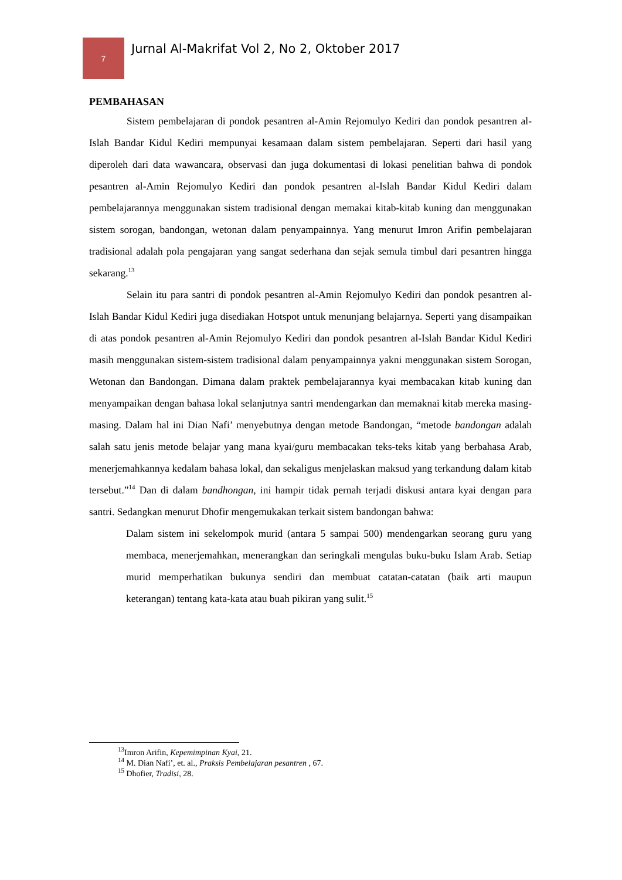7
Jurnal Al-Makrifat Vol 2, No 2, Oktober 2017
PEMBAHASAN
Sistem pembelajaran di pondok pesantren al-Amin Rejomulyo Kediri dan pondok pesantren al-Islah Bandar Kidul Kediri mempunyai kesamaan dalam sistem pembelajaran. Seperti dari hasil yang diperoleh dari data wawancara, observasi dan juga dokumentasi di lokasi penelitian bahwa di pondok pesantren al-Amin Rejomulyo Kediri dan pondok pesantren al-Islah Bandar Kidul Kediri dalam pembelajarannya menggunakan sistem tradisional dengan memakai kitab-kitab kuning dan menggunakan sistem sorogan, bandongan, wetonan dalam penyampainnya. Yang menurut Imron Arifin pembelajaran tradisional adalah pola pengajaran yang sangat sederhana dan sejak semula timbul dari pesantren hingga sekarang.<sup>13</sup>
Selain itu para santri di pondok pesantren al-Amin Rejomulyo Kediri dan pondok pesantren al-Islah Bandar Kidul Kediri juga disediakan Hotspot untuk menunjang belajarnya. Seperti yang disampaikan di atas pondok pesantren al-Amin Rejomulyo Kediri dan pondok pesantren al-Islah Bandar Kidul Kediri masih menggunakan sistem-sistem tradisional dalam penyampainnya yakni menggunakan sistem Sorogan, Wetonan dan Bandongan. Dimana dalam praktek pembelajarannya kyai membacakan kitab kuning dan menyampaikan dengan bahasa lokal selanjutnya santri mendengarkan dan memaknai kitab mereka masing-masing. Dalam hal ini Dian Nafi’ menyebutnya dengan metode Bandongan, “metode bandongan adalah salah satu jenis metode belajar yang mana kyai/guru membacakan teks-teks kitab yang berbahasa Arab, menerjemahkannya kedalam bahasa lokal, dan sekaligus menjelaskan maksud yang terkandung dalam kitab tersebut.”<sup>14</sup> Dan di dalam bandhongan, ini hampir tidak pernah terjadi diskusi antara kyai dengan para santri. Sedangkan menurut Dhofir mengemukakan terkait sistem bandongan bahwa:
Dalam sistem ini sekelompok murid (antara 5 sampai 500) mendengarkan seorang guru yang membaca, menerjemahkan, menerangkan dan seringkali mengulas buku-buku Islam Arab. Setiap murid memperhatikan bukunya sendiri dan membuat catatan-catatan (baik arti maupun keterangan) tentang kata-kata atau buah pikiran yang sulit.<sup>15</sup>
<sup>13</sup> Imron Arifin, Kepemimpinan Kyai, 21.
<sup>14</sup> M. Dian Nafi’, et. al., Praksis Pembelajaran pesantren , 67.
<sup>15</sup> Dhofier, Tradisi, 28.